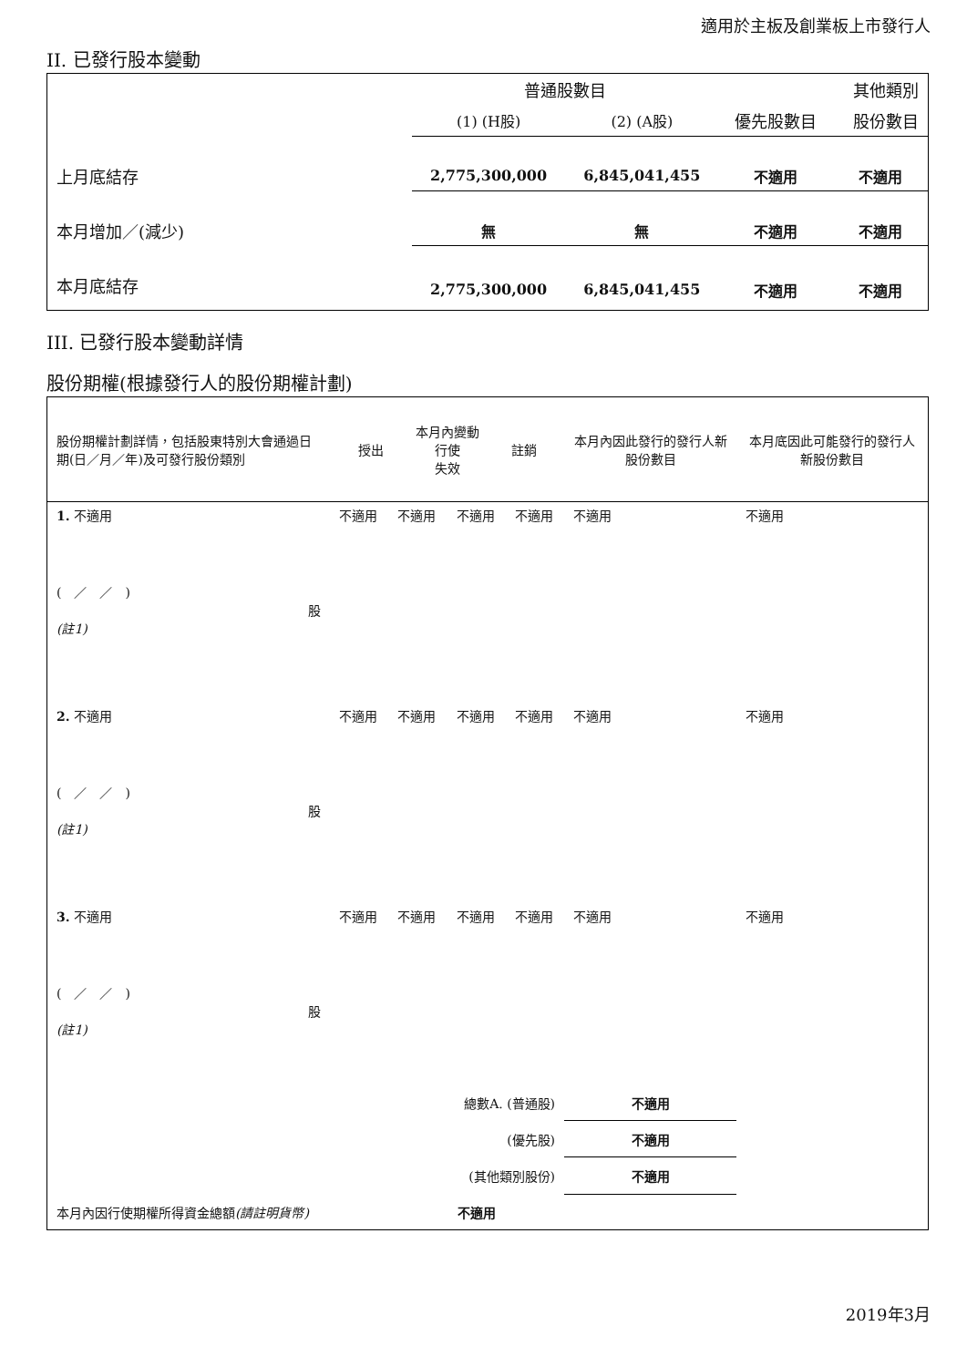適用於主板及創業板上市發行人
II. 已發行股本變動
| | 普通股數目 | | | 其他類別 |
| --- | --- | --- | --- | --- |
| | (1) (H股) | (2) (A股) | 優先股數目 | 股份數目 |
| 上月底結存 | 2,775,300,000 | 6,845,041,455 | 不適用 | 不適用 |
| 本月增加／(減少) | 無 | 無 | 不適用 | 不適用 |
| 本月底結存 | 2,775,300,000 | 6,845,041,455 | 不適用 | 不適用 |
III. 已發行股本變動詳情
股份期權(根據發行人的股份期權計劃)
| 股份期權計劃詳情，包括股東特別大會通過日期(日／月／年)及可發行股份類別 | 本月內變動 授出 行使 註銷 失效 | | | | 本月內因此發行的發行人新股份數目 | 本月底因此可能發行的發行人新股份數目 |
| 1. 不適用 ( ／ ／ ) 股 (註1) | 不適用 | 不適用 | 不適用 | 不適用 | 不適用 | 不適用 |
| 2. 不適用 ( ／ ／ ) 股 (註1) | 不適用 | 不適用 | 不適用 | 不適用 | 不適用 | 不適用 |
| 3. 不適用 ( ／ ／ ) 股 (註1) | 不適用 | 不適用 | 不適用 | 不適用 | 不適用 | 不適用 |
| 總數A. (普通股) | | | | | 不適用 | |
| (優先股) | | | | | 不適用 | |
| (其他類別股份) | | | | | 不適用 | |
| 本月內因行使期權所得資金總額 (請註明貨幣) | | 不適用 | | | | |
2019年3月